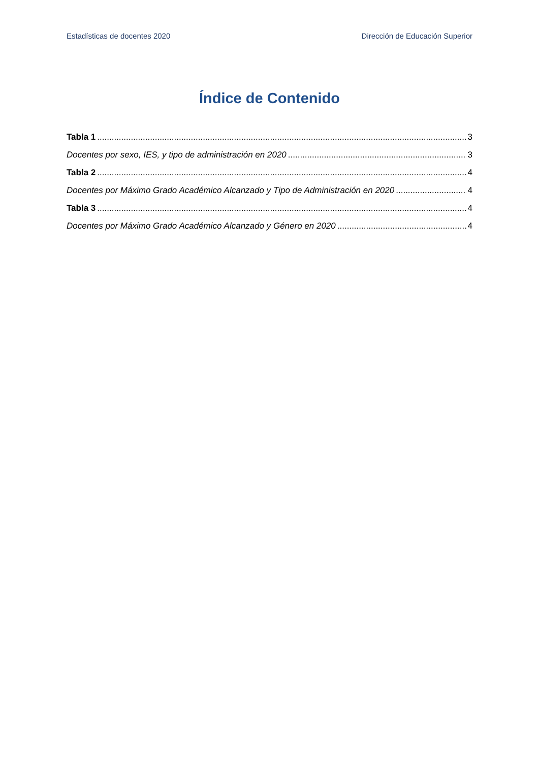Estadísticas de docentes 2020 Dirección de Educación Superior
Índice de Contenido
Tabla 1 3
Docentes por sexo, IES, y tipo de administración en 2020 3
Tabla 2 4
Docentes por Máximo Grado Académico Alcanzado y Tipo de Administración en 2020 4
Tabla 3 4
Docentes por Máximo Grado Académico Alcanzado y Género en 2020 4